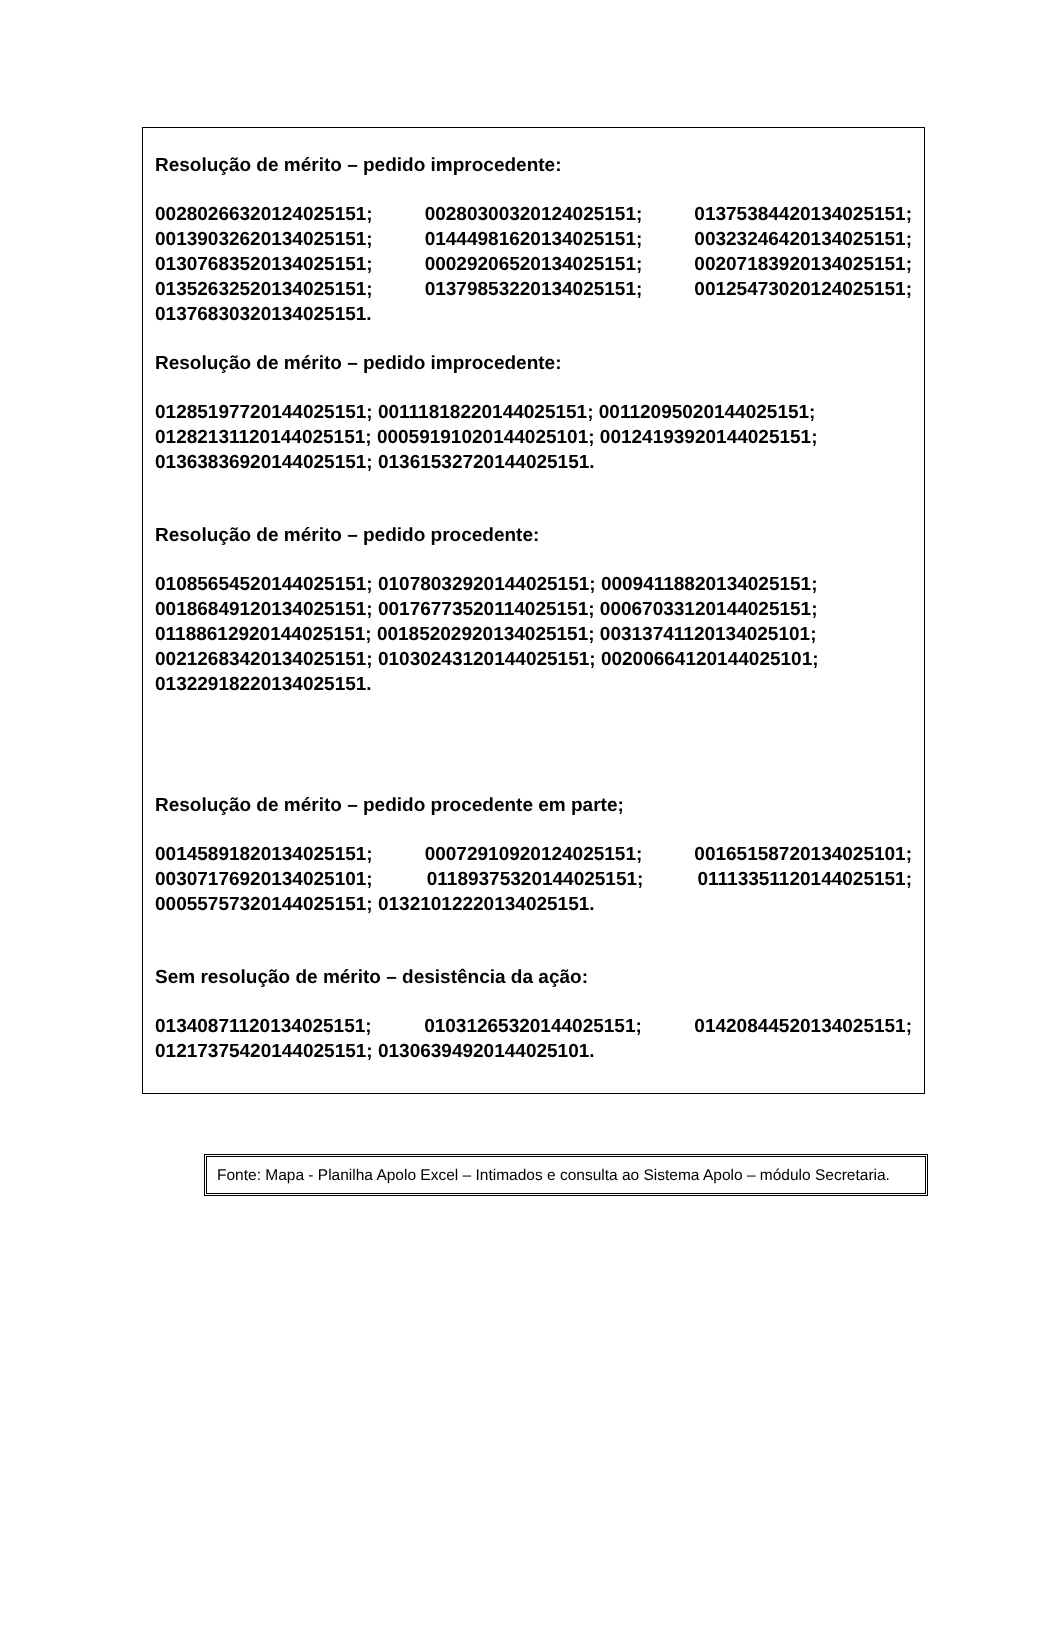Resolução de mérito – pedido improcedente:
00280266320124025151; 00280300320124025151; 01375384420134025151; 00139032620134025151; 01444981620134025151; 00323246420134025151; 01307683520134025151; 00029206520134025151; 00207183920134025151; 01352632520134025151; 01379853220134025151; 00125473020124025151; 01376830320134025151.
Resolução de mérito – pedido improcedente:
01285197720144025151; 00111818220144025151; 00112095020144025151; 01282131120144025151; 00059191020144025101; 00124193920144025151; 01363836920144025151; 01361532720144025151.
Resolução de mérito – pedido procedente:
01085654520144025151; 01078032920144025151; 00094118820134025151; 00186849120134025151; 00176773520114025151; 00067033120144025151; 01188612920144025151; 00185202920134025151; 00313741120134025101; 00212683420134025151; 01030243120144025151; 00200664120144025101; 01322918220134025151.
Resolução de mérito – pedido procedente em parte;
00145891820134025151; 00072910920124025151; 00165158720134025101; 00307176920134025101; 01189375320144025151; 01113351120144025151; 00055757320144025151; 01321012220134025151.
Sem resolução de mérito – desistência da ação:
01340871120134025151; 01031265320144025151; 01420844520134025151; 01217375420144025151; 01306394920144025101.
Fonte: Mapa - Planilha Apolo Excel – Intimados e consulta ao Sistema Apolo – módulo Secretaria.